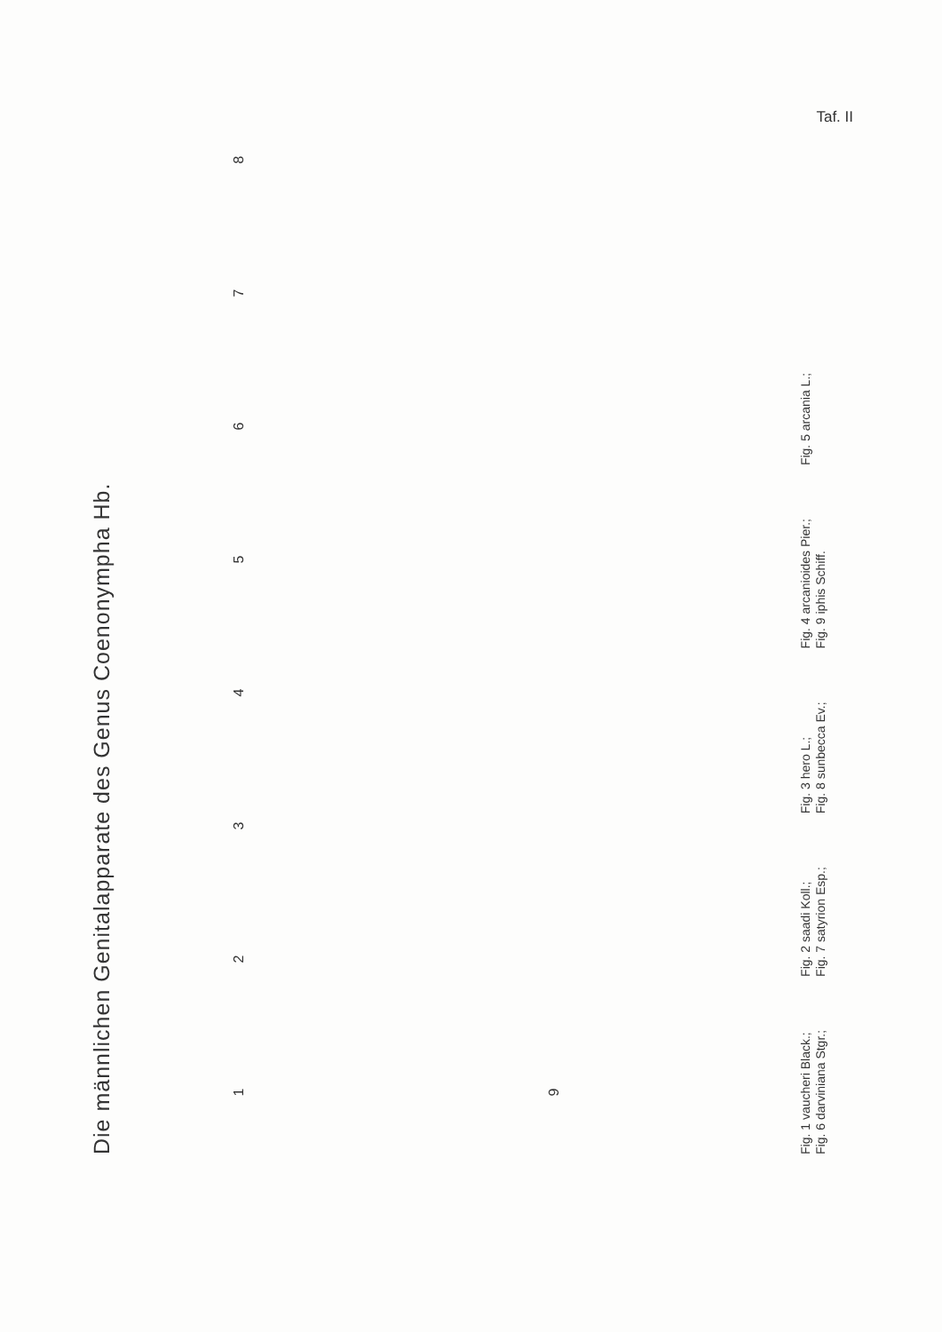Taf. II
Die männlichen Genitalapparate des Genus Coenonympha Hb.
1
2
3
4
5
6
7
8
9
Fig. 1 vaucheri Black.;
Fig. 6 darviniana Stgr.;
Fig. 2 saadi Koll.;
Fig. 7 satyrion Esp.;
Fig. 3 hero L.;
Fig. 8 sunbecca Ev.;
Fig. 4 arcanioides Pier.;
Fig. 9 iphis Schiff.
Fig. 5 arcania L.;